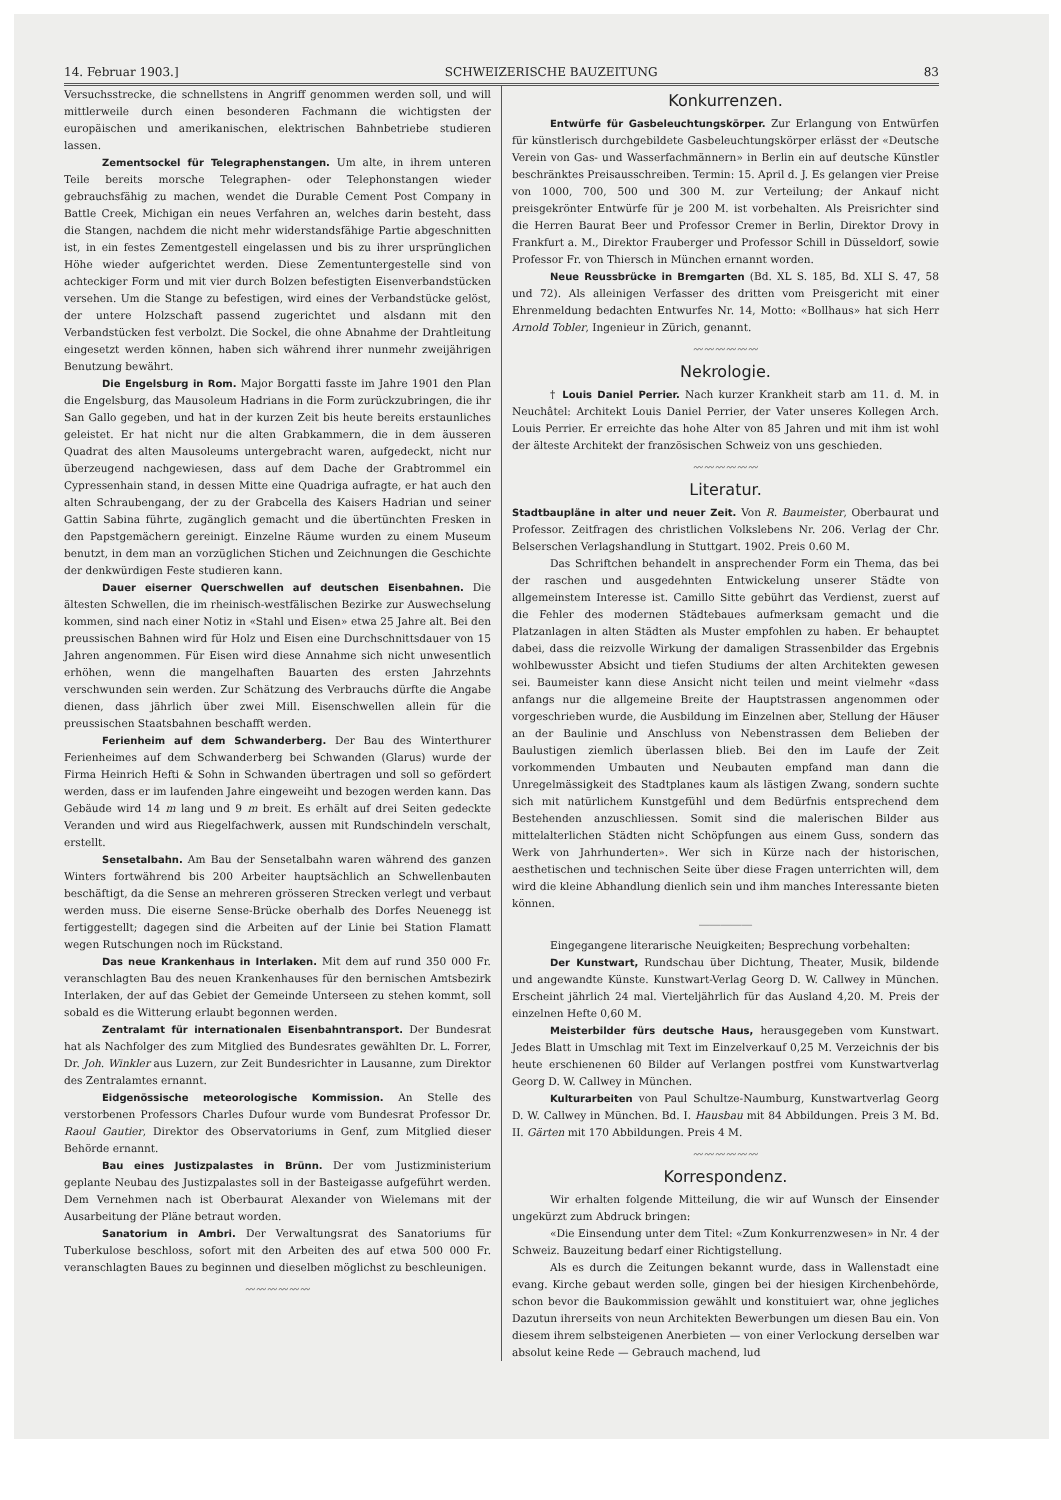14. Februar 1903.] SCHWEIZERISCHE BAUZEITUNG 83
Versuchsstrecke, die schnellstens in Angriff genommen werden soll, und will mittlerweile durch einen besonderen Fachmann die wichtigsten der europäischen und amerikanischen, elektrischen Bahnbetriebe studieren lassen.
Zementsockel für Telegraphenstangen. Um alte, in ihrem unteren Teile bereits morsche Telegraphen- oder Telephonstangen wieder gebrauchsfähig zu machen, wendet die Durable Cement Post Company in Battle Creek, Michigan ein neues Verfahren an, welches darin besteht, dass die Stangen, nachdem die nicht mehr widerstandsfähige Partie abgeschnitten ist, in ein festes Zementgestell eingelassen und bis zu ihrer ursprünglichen Höhe wieder aufgerichtet werden. Diese Zementuntergestelle sind von achteckiger Form und mit vier durch Bolzen befestigten Eisenverbandstücken versehen. Um die Stange zu befestigen, wird eines der Verbandstücke gelöst, der untere Holzschaft passend zugerichtet und alsdann mit den Verbandstücken fest verbolzt. Die Sockel, die ohne Abnahme der Drahtleitung eingesetzt werden können, haben sich während ihrer nunmehr zweijährigen Benutzung bewährt.
Die Engelsburg in Rom. Major Borgatti fasste im Jahre 1901 den Plan die Engelsburg, das Mausoleum Hadrians in die Form zurückzubringen, die ihr San Gallo gegeben, und hat in der kurzen Zeit bis heute bereits erstaunliches geleistet. Er hat nicht nur die alten Grabkammern, die in dem äusseren Quadrat des alten Mausoleums untergebracht waren, aufgedeckt, nicht nur überzeugend nachgewiesen, dass auf dem Dache der Grabtrommel ein Cypressenhain stand, in dessen Mitte eine Quadriga aufragte, er hat auch den alten Schraubengang, der zu der Grabcella des Kaisers Hadrian und seiner Gattin Sabina führte, zugänglich gemacht und die übertünchten Fresken in den Papstgemächern gereinigt. Einzelne Räume wurden zu einem Museum benutzt, in dem man an vorzüglichen Stichen und Zeichnungen die Geschichte der denkwürdigen Feste studieren kann.
Dauer eiserner Querschwellen auf deutschen Eisenbahnen. Die ältesten Schwellen, die im rheinisch-westfälischen Bezirke zur Auswechselung kommen, sind nach einer Notiz in «Stahl und Eisen» etwa 25 Jahre alt. Bei den preussischen Bahnen wird für Holz und Eisen eine Durchschnittsdauer von 15 Jahren angenommen. Für Eisen wird diese Annahme sich nicht unwesentlich erhöhen, wenn die mangelhaften Bauarten des ersten Jahrzehnts verschwunden sein werden. Zur Schätzung des Verbrauchs dürfte die Angabe dienen, dass jährlich über zwei Mill. Eisenschwellen allein für die preussischen Staatsbahnen beschafft werden.
Ferienheim auf dem Schwanderberg. Der Bau des Winterthurer Ferienheimes auf dem Schwanderberg bei Schwanden (Glarus) wurde der Firma Heinrich Hefti & Sohn in Schwanden übertragen und soll so gefördert werden, dass er im laufenden Jahre eingeweiht und bezogen werden kann. Das Gebäude wird 14 m lang und 9 m breit. Es erhält auf drei Seiten gedeckte Veranden und wird aus Riegelfachwerk, aussen mit Rundschindeln verschalt, erstellt.
Sensetalbahn. Am Bau der Sensetalbahn waren während des ganzen Winters fortwährend bis 200 Arbeiter hauptsächlich an Schwellenbauten beschäftigt, da die Sense an mehreren grösseren Strecken verlegt und verbaut werden muss. Die eiserne Sense-Brücke oberhalb des Dorfes Neuenegg ist fertiggestellt; dagegen sind die Arbeiten auf der Linie bei Station Flamatt wegen Rutschungen noch im Rückstand.
Das neue Krankenhaus in Interlaken. Mit dem auf rund 350 000 Fr. veranschlagten Bau des neuen Krankenhauses für den bernischen Amtsbezirk Interlaken, der auf das Gebiet der Gemeinde Unterseen zu stehen kommt, soll sobald es die Witterung erlaubt begonnen werden.
Zentralamt für internationalen Eisenbahntransport. Der Bundesrat hat als Nachfolger des zum Mitglied des Bundesrates gewählten Dr. L. Forrer, Dr. Joh. Winkler aus Luzern, zur Zeit Bundesrichter in Lausanne, zum Direktor des Zentralamtes ernannt.
Eidgenössische meteorologische Kommission. An Stelle des verstorbenen Professors Charles Dufour wurde vom Bundesrat Professor Dr. Raoul Gautier, Direktor des Observatoriums in Genf, zum Mitglied dieser Behörde ernannt.
Bau eines Justizpalastes in Brünn. Der vom Justizministerium geplante Neubau des Justizpalastes soll in der Basteigasse aufgeführt werden. Dem Vernehmen nach ist Oberbaurat Alexander von Wielemans mit der Ausarbeitung der Pläne betraut worden.
Sanatorium in Ambri. Der Verwaltungsrat des Sanatoriums für Tuberkulose beschloss, sofort mit den Arbeiten des auf etwa 500 000 Fr. veranschlagten Baues zu beginnen und dieselben möglichst zu beschleunigen.
〰〰〰〰〰〰
Konkurrenzen.
Entwürfe für Gasbeleuchtungskörper. Zur Erlangung von Entwürfen für künstlerisch durchgebildete Gasbeleuchtungskörper erlässt der «Deutsche Verein von Gas- und Wasserfachmännern» in Berlin ein auf deutsche Künstler beschränktes Preisausschreiben. Termin: 15. April d. J. Es gelangen vier Preise von 1000, 700, 500 und 300 M. zur Verteilung; der Ankauf nicht preisgekrönter Entwürfe für je 200 M. ist vorbehalten. Als Preisrichter sind die Herren Baurat Beer und Professor Cremer in Berlin, Direktor Drovy in Frankfurt a. M., Direktor Frauberger und Professor Schill in Düsseldorf, sowie Professor Fr. von Thiersch in München ernannt worden.
Neue Reussbrücke in Bremgarten (Bd. XL S. 185, Bd. XLI S. 47, 58 und 72). Als alleinigen Verfasser des dritten vom Preisgericht mit einer Ehrenmeldung bedachten Entwurfes Nr. 14, Motto: «Bollhaus» hat sich Herr Arnold Tobler, Ingenieur in Zürich, genannt.
〰〰〰〰〰〰
Nekrologie.
† Louis Daniel Perrier. Nach kurzer Krankheit starb am 11. d. M. in Neuchâtel: Architekt Louis Daniel Perrier, der Vater unseres Kollegen Arch. Louis Perrier. Er erreichte das hohe Alter von 85 Jahren und mit ihm ist wohl der älteste Architekt der französischen Schweiz von uns geschieden.
〰〰〰〰〰〰
Literatur.
Stadtbaupläne in alter und neuer Zeit. Von R. Baumeister, Oberbaurat und Professor. Zeitfragen des christlichen Volkslebens Nr. 206. Verlag der Chr. Belserschen Verlagshandlung in Stuttgart. 1902. Preis 0.60 M.
Das Schriftchen behandelt in ansprechender Form ein Thema, das bei der raschen und ausgedehnten Entwickelung unserer Städte von allgemeinstem Interesse ist. Camillo Sitte gebührt das Verdienst, zuerst auf die Fehler des modernen Städtebaues aufmerksam gemacht und die Platzanlagen in alten Städten als Muster empfohlen zu haben. Er behauptet dabei, dass die reizvolle Wirkung der damaligen Strassenbilder das Ergebnis wohlbewusster Absicht und tiefen Studiums der alten Architekten gewesen sei. Baumeister kann diese Ansicht nicht teilen und meint vielmehr «dass anfangs nur die allgemeine Breite der Hauptstrassen angenommen oder vorgeschrieben wurde, die Ausbildung im Einzelnen aber, Stellung der Häuser an der Baulinie und Anschluss von Nebenstrassen dem Belieben der Baulustigen ziemlich überlassen blieb. Bei den im Laufe der Zeit vorkommenden Umbauten und Neubauten empfand man dann die Unregelmässigkeit des Stadtplanes kaum als lästigen Zwang, sondern suchte sich mit natürlichem Kunstgefühl und dem Bedürfnis entsprechend dem Bestehenden anzuschliessen. Somit sind die malerischen Bilder aus mittelalterlichen Städten nicht Schöpfungen aus einem Guss, sondern das Werk von Jahrhunderten». Wer sich in Kürze nach der historischen, aesthetischen und technischen Seite über diese Fragen unterrichten will, dem wird die kleine Abhandlung dienlich sein und ihm manches Interessante bieten können.
―――――
Eingegangene literarische Neuigkeiten; Besprechung vorbehalten:
Der Kunstwart, Rundschau über Dichtung, Theater, Musik, bildende und angewandte Künste. Kunstwart-Verlag Georg D. W. Callwey in München. Erscheint jährlich 24 mal. Vierteljährlich für das Ausland 4,20. M. Preis der einzelnen Hefte 0,60 M.
Meisterbilder fürs deutsche Haus, herausgegeben vom Kunstwart. Jedes Blatt in Umschlag mit Text im Einzelverkauf 0,25 M. Verzeichnis der bis heute erschienenen 60 Bilder auf Verlangen postfrei vom Kunstwartverlag Georg D. W. Callwey in München.
Kulturarbeiten von Paul Schultze-Naumburg, Kunstwartverlag Georg D. W. Callwey in München. Bd. I. Hausbau mit 84 Abbildungen. Preis 3 M. Bd. II. Gärten mit 170 Abbildungen. Preis 4 M.
〰〰〰〰〰〰
Korrespondenz.
Wir erhalten folgende Mitteilung, die wir auf Wunsch der Einsender ungekürzt zum Abdruck bringen:
«Die Einsendung unter dem Titel: «Zum Konkurrenzwesen» in Nr. 4 der Schweiz. Bauzeitung bedarf einer Richtigstellung.
Als es durch die Zeitungen bekannt wurde, dass in Wallenstadt eine evang. Kirche gebaut werden solle, gingen bei der hiesigen Kirchenbehörde, schon bevor die Baukommission gewählt und konstituiert war, ohne jegliches Dazutun ihrerseits von neun Architekten Bewerbungen um diesen Bau ein. Von diesem ihrem selbsteigenen Anerbieten — von einer Verlockung derselben war absolut keine Rede — Gebrauch machend, lud